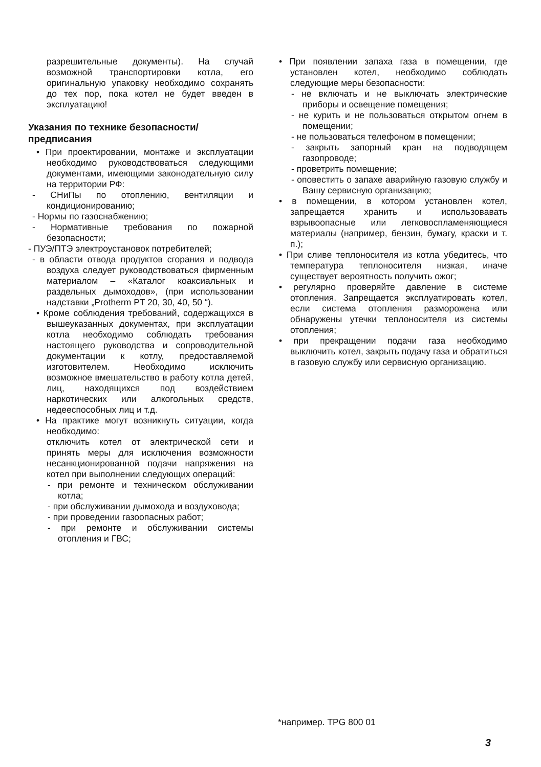разрешительные документы). На случай возможной транспортировки котла, его оригинальную упаковку необходимо сохранять до тех пор, пока котел не будет введен в эксплуатацию!
Указания по технике безопасности/ предписания
• При проектировании, монтаже и эксплуатации необходимо руководствоваться следующими документами, имеющими законодательную силу на территории РФ:
- СНиПы по отоплению, вентиляции и кондиционированию;
- Нормы по газоснабжению;
- Нормативные требования по пожарной безопасности;
- ПУЭ/ПТЭ электроустановок потребителей;
- в области отвода продуктов сгорания и подвода воздуха следует руководствоваться фирменным материалом – «Каталог коаксиальных и раздельных дымоходов», (при использовании надставки „Protherm PT 20, 30, 40, 50 “).
• Кроме соблюдения требований, содержащихся в вышеуказанных документах, при эксплуатации котла необходимо соблюдать требования настоящего руководства и сопроводительной документации к котлу, предоставляемой изготовителем. Необходимо исключить возможное вмешательство в работу котла детей, лиц, находящихся под воздействием наркотических или алкогольных средств, недееспособных лиц и т.д.
• На практике могут возникнуть ситуации, когда необходимо:
отключить котел от электрической сети и принять меры для исключения возможности несанкционированной подачи напряжения на котел при выполнении следующих операций:
- при ремонте и техническом обслуживании котла;
- при обслуживании дымохода и воздуховода;
- при проведении газоопасных работ;
- при ремонте и обслуживании системы отопления и ГВС;
• При появлении запаха газа в помещении, где установлен котел, необходимо соблюдать следующие меры безопасности:
- не включать и не выключать электрические приборы и освещение помещения;
- не курить и не пользоваться открытом огнем в помещении;
- не пользоваться телефоном в помещении;
- закрыть запорный кран на подводящем газопроводе;
- проветрить помещение;
- оповестить о запахе аварийную газовую службу и Вашу сервисную организацию;
• в помещении, в котором установлен котел, запрещается хранить и использовавать взрывоопасные или легковоспламеняющиеся материалы (например, бензин, бумагу, краски и т. п.);
• При сливе теплоносителя из котла убедитесь, что температура теплоносителя низкая, иначе существует вероятность получить ожог;
• регулярно проверяйте давление в системе отопления. Запрещается эксплуатировать котел, если система отопления разморожена или обнаружены утечки теплоносителя из системы отопления;
• при прекращении подачи газа необходимо выключить котел, закрыть подачу газа и обратиться в газовую службу или сервисную организацию.
*например. TPG 800 01
3